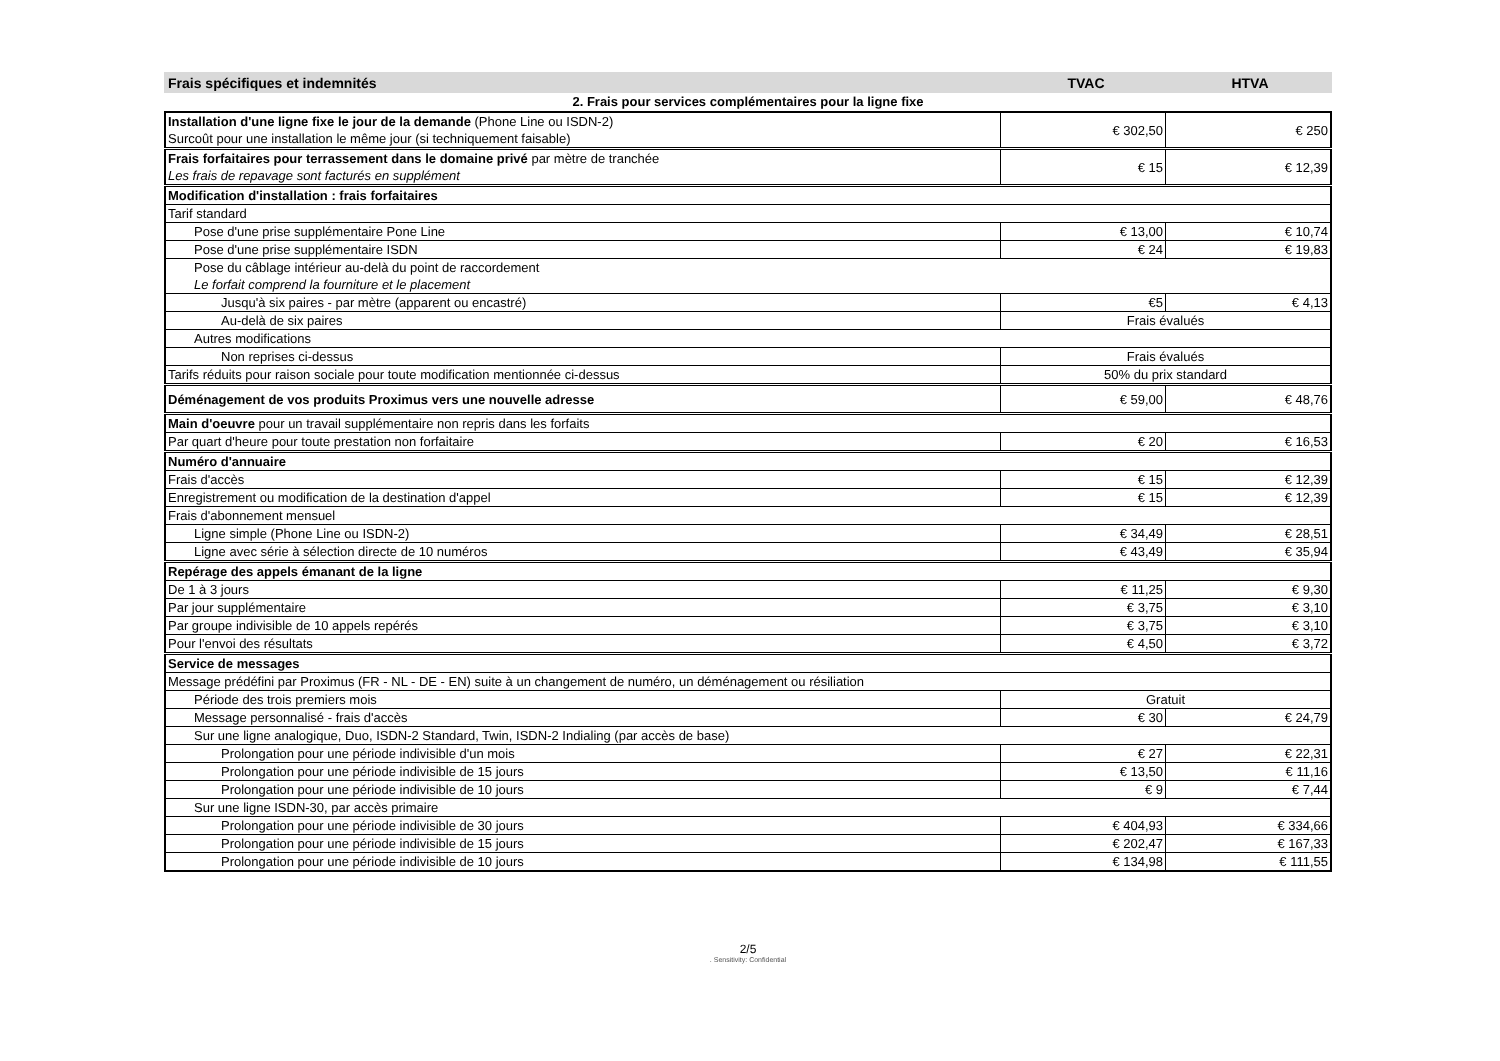Frais spécifiques et indemnités TVAC HTVA
2. Frais pour services complémentaires pour la ligne fixe
| Installation d'une ligne fixe le jour de la demande (Phone Line ou ISDN-2) Surcoût pour une installation le même jour (si techniquement faisable) | € 302,50 | € 250 |
| Frais forfaitaires pour terrassement dans le domaine privé par mètre de tranchée Les frais de repavage sont facturés en supplément | € 15 | € 12,39 |
| Modification d'installation : frais forfaitaires | | |
| Tarif standard | | |
| Pose d'une prise supplémentaire Pone Line | € 13,00 | € 10,74 |
| Pose d'une prise supplémentaire ISDN | € 24 | € 19,83 |
| Pose du câblage intérieur au-delà du point de raccordement Le forfait comprend la fourniture et le placement | | |
| Jusqu'à six paires - par mètre (apparent ou encastré) | €5 | € 4,13 |
| Au-delà de six paires | Frais évalués | |
| Autres modifications | | |
| Non reprises ci-dessus | Frais évalués | |
| Tarifs réduits pour raison sociale pour toute modification mentionnée ci-dessus | 50% du prix standard | |
| Déménagement de vos produits Proximus vers une nouvelle adresse | € 59,00 | € 48,76 |
| Main d'oeuvre pour un travail supplémentaire non repris dans les forfaits | | |
| Par quart d'heure pour toute prestation non forfaitaire | € 20 | € 16,53 |
| Numéro d'annuaire | | |
| Frais d'accès | € 15 | € 12,39 |
| Enregistrement ou modification de la destination d'appel | € 15 | € 12,39 |
| Frais d'abonnement mensuel | | |
| Ligne simple (Phone Line ou ISDN-2) | € 34,49 | € 28,51 |
| Ligne avec série à sélection directe de 10 numéros | € 43,49 | € 35,94 |
| Repérage des appels émanant de la ligne | | |
| De 1 à 3 jours | € 11,25 | € 9,30 |
| Par jour supplémentaire | € 3,75 | € 3,10 |
| Par groupe indivisible de 10 appels repérés | € 3,75 | € 3,10 |
| Pour l'envoi des résultats | € 4,50 | € 3,72 |
| Service de messages | | |
| Message prédéfini par Proximus (FR - NL - DE - EN) suite à un changement de numéro, un déménagement ou résiliation | | |
| Période des trois premiers mois | Gratuit | |
| Message personnalisé - frais d'accès | € 30 | € 24,79 |
| Sur une ligne analogique, Duo, ISDN-2 Standard, Twin, ISDN-2 Indialing (par accès de base) | | |
| Prolongation pour une période indivisible d'un mois | € 27 | € 22,31 |
| Prolongation pour une période indivisible de 15 jours | € 13,50 | € 11,16 |
| Prolongation pour une période indivisible de 10 jours | € 9 | € 7,44 |
| Sur une ligne ISDN-30, par accès primaire | | |
| Prolongation pour une période indivisible de 30 jours | € 404,93 | € 334,66 |
| Prolongation pour une période indivisible de 15 jours | € 202,47 | € 167,33 |
| Prolongation pour une période indivisible de 10 jours | € 134,98 | € 111,55 |
2/5. Sensitivity: Confidential